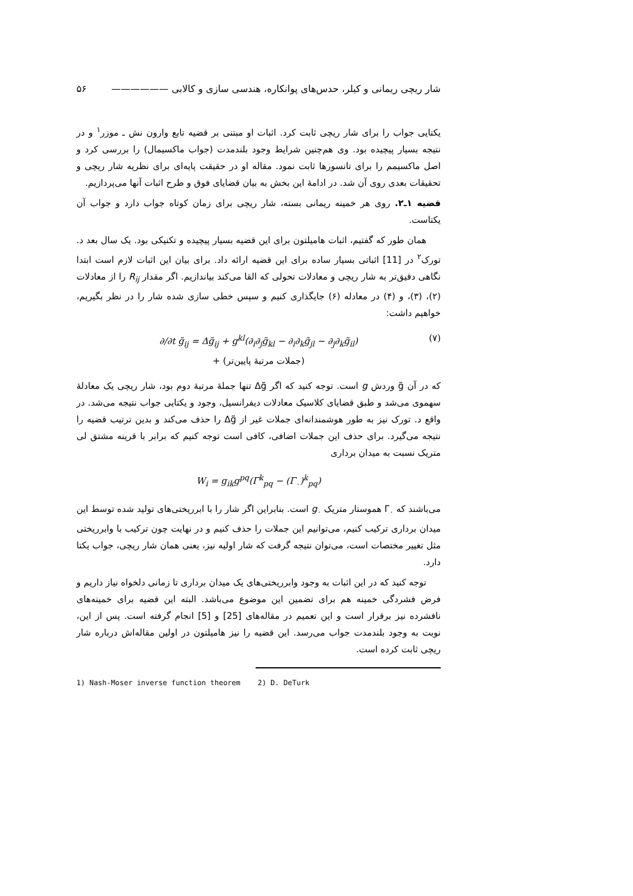شار ریچی ریمانی و کیلر، حدس‌های پوانکاره، هندسی سازی و کالابی —————— ۵۶
یکتایی جواب را برای شار ریچی ثابت کرد. اثبات او مبتنی بر قضیه تابع وارون نش ـ موزر<sup>۱</sup> و در نتیجه بسیار پیچیده بود. وی هم‌چنین شرایط وجود بلندمدت (جواب ماکسیمال) را بررسی کرد و اصل ماکسیمم را برای تانسورها ثابت نمود. مقاله او در حقیقت پایه‌ای برای نظریه شار ریچی و تحقیقات بعدی روی آن شد. در ادامهٔ این بخش به بیان قضایای فوق و طرح اثبات آنها می‌پردازیم.
قضیه ۱ـ۲. روی هر خمینه ریمانی بسته، شار ریچی برای زمان کوتاه جواب دارد و جواب آن یکتاست.
همان طور که گفتیم، اثبات هامیلتون برای این قضیه بسیار پیچیده و تکنیکی بود. یک سال بعد د. تورک<sup>۲</sup> در [11] اثباتی بسیار ساده برای این قضیه ارائه داد. برای بیان این اثبات لازم است ابتدا نگاهی دقیق‌تر به شار ریچی و معادلات تحولی که القا می‌کند بیاندازیم. اگر مقدار R<sub>ij</sub> را از معادلات (۲)، (۳)، و (۴) در معادله (۶) جایگذاری کنیم و سپس خطی سازی شده شار را در نظر بگیریم، خواهیم داشت:
∂/∂t g̃<sub>ij</sub> = Δg̃<sub>ij</sub> + g<sup>kl</sup>(∂<sub>i</sub>∂<sub>j</sub>g̃<sub>kl</sub> − ∂<sub>i</sub>∂<sub>k</sub>g̃<sub>jl</sub> − ∂<sub>j</sub>∂<sub>k</sub>g̃<sub>il</sub>) (۷)
+ (جملات مرتبهٔ پایین‌تر)
که در آن g̃ وردش g است. توجه کنید که اگر Δg̃ تنها جملهٔ مرتبهٔ دوم بود، شار ریچی یک معادلهٔ سهموی می‌شد و طبق قضایای کلاسیک معادلات دیفرانسیل، وجود و یکتایی جواب نتیجه می‌شد. در واقع د. تورک نیز به طور هوشمندانه‌ای جملات غیر از Δg̃ را حذف می‌کند و بدین ترتیب قضیه را نتیجه می‌گیرد. برای حذف این جملات اضافی، کافی است توجه کنیم که برابر با قرینه مشتق لی متریک نسبت به میدان برداری
W<sub>i</sub> = g<sub>ik</sub>g<sup>pq</sup>(Γ<sup>k</sup><sub>pq</sub> − (Γ<sub>۰</sub>)<sup>k</sup><sub>pq</sub>)
می‌باشند که Γ<sub>۰</sub> هموستار متریک g<sub>۰</sub> است. بنابراین اگر شار را با ابرریختی‌های تولید شده توسط این میدان برداری ترکیب کنیم، می‌توانیم این جملات را حذف کنیم و در نهایت چون ترکیب با وابرریختی مثل تغییر مختصات است، می‌توان نتیجه گرفت که شار اولیه نیز، یعنی همان شار ریچی، جواب یکتا دارد.
توجه کنید که در این اثبات به وجود وابرریختی‌های یک میدان برداری تا زمانی دلخواه نیاز داریم و فرض فشردگی خمینه هم برای تضمین این موضوع می‌باشد. البته این قضیه برای خمینه‌های نافشرده نیز برقرار است و این تعمیم در مقاله‌های [25] و [5] انجام گرفته است. پس از این، نوبت به وجود بلندمدت جواب می‌رسد. این قضیه را نیز هامیلتون در اولین مقاله‌اش درباره شار ریچی ثابت کرده است.
1) Nash-Moser inverse function theorem 2) D. DeTurk